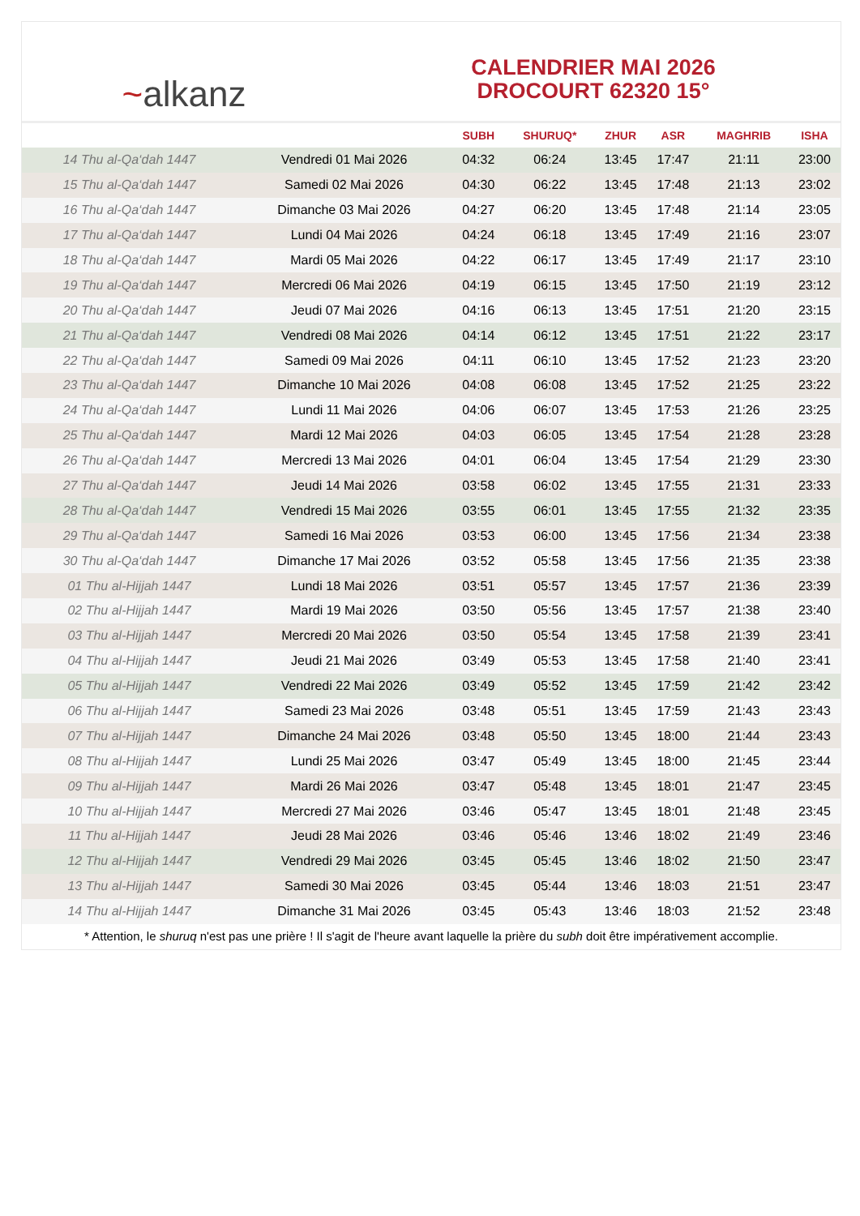~ alkanz
CALENDRIER MAI 2026
DROCOURT 62320 15°
| | | SUBH | SHURUQ* | ZHUR | ASR | MAGHRIB | ISHA |
| --- | --- | --- | --- | --- | --- | --- | --- |
| 14 Thu al-Qa‘dah 1447 | Vendredi 01 Mai 2026 | 04:32 | 06:24 | 13:45 | 17:47 | 21:11 | 23:00 |
| 15 Thu al-Qa‘dah 1447 | Samedi 02 Mai 2026 | 04:30 | 06:22 | 13:45 | 17:48 | 21:13 | 23:02 |
| 16 Thu al-Qa‘dah 1447 | Dimanche 03 Mai 2026 | 04:27 | 06:20 | 13:45 | 17:48 | 21:14 | 23:05 |
| 17 Thu al-Qa‘dah 1447 | Lundi 04 Mai 2026 | 04:24 | 06:18 | 13:45 | 17:49 | 21:16 | 23:07 |
| 18 Thu al-Qa‘dah 1447 | Mardi 05 Mai 2026 | 04:22 | 06:17 | 13:45 | 17:49 | 21:17 | 23:10 |
| 19 Thu al-Qa‘dah 1447 | Mercredi 06 Mai 2026 | 04:19 | 06:15 | 13:45 | 17:50 | 21:19 | 23:12 |
| 20 Thu al-Qa‘dah 1447 | Jeudi 07 Mai 2026 | 04:16 | 06:13 | 13:45 | 17:51 | 21:20 | 23:15 |
| 21 Thu al-Qa‘dah 1447 | Vendredi 08 Mai 2026 | 04:14 | 06:12 | 13:45 | 17:51 | 21:22 | 23:17 |
| 22 Thu al-Qa‘dah 1447 | Samedi 09 Mai 2026 | 04:11 | 06:10 | 13:45 | 17:52 | 21:23 | 23:20 |
| 23 Thu al-Qa‘dah 1447 | Dimanche 10 Mai 2026 | 04:08 | 06:08 | 13:45 | 17:52 | 21:25 | 23:22 |
| 24 Thu al-Qa‘dah 1447 | Lundi 11 Mai 2026 | 04:06 | 06:07 | 13:45 | 17:53 | 21:26 | 23:25 |
| 25 Thu al-Qa‘dah 1447 | Mardi 12 Mai 2026 | 04:03 | 06:05 | 13:45 | 17:54 | 21:28 | 23:28 |
| 26 Thu al-Qa‘dah 1447 | Mercredi 13 Mai 2026 | 04:01 | 06:04 | 13:45 | 17:54 | 21:29 | 23:30 |
| 27 Thu al-Qa‘dah 1447 | Jeudi 14 Mai 2026 | 03:58 | 06:02 | 13:45 | 17:55 | 21:31 | 23:33 |
| 28 Thu al-Qa‘dah 1447 | Vendredi 15 Mai 2026 | 03:55 | 06:01 | 13:45 | 17:55 | 21:32 | 23:35 |
| 29 Thu al-Qa‘dah 1447 | Samedi 16 Mai 2026 | 03:53 | 06:00 | 13:45 | 17:56 | 21:34 | 23:38 |
| 30 Thu al-Qa‘dah 1447 | Dimanche 17 Mai 2026 | 03:52 | 05:58 | 13:45 | 17:56 | 21:35 | 23:38 |
| 01 Thu al-Hijjah 1447 | Lundi 18 Mai 2026 | 03:51 | 05:57 | 13:45 | 17:57 | 21:36 | 23:39 |
| 02 Thu al-Hijjah 1447 | Mardi 19 Mai 2026 | 03:50 | 05:56 | 13:45 | 17:57 | 21:38 | 23:40 |
| 03 Thu al-Hijjah 1447 | Mercredi 20 Mai 2026 | 03:50 | 05:54 | 13:45 | 17:58 | 21:39 | 23:41 |
| 04 Thu al-Hijjah 1447 | Jeudi 21 Mai 2026 | 03:49 | 05:53 | 13:45 | 17:58 | 21:40 | 23:41 |
| 05 Thu al-Hijjah 1447 | Vendredi 22 Mai 2026 | 03:49 | 05:52 | 13:45 | 17:59 | 21:42 | 23:42 |
| 06 Thu al-Hijjah 1447 | Samedi 23 Mai 2026 | 03:48 | 05:51 | 13:45 | 17:59 | 21:43 | 23:43 |
| 07 Thu al-Hijjah 1447 | Dimanche 24 Mai 2026 | 03:48 | 05:50 | 13:45 | 18:00 | 21:44 | 23:43 |
| 08 Thu al-Hijjah 1447 | Lundi 25 Mai 2026 | 03:47 | 05:49 | 13:45 | 18:00 | 21:45 | 23:44 |
| 09 Thu al-Hijjah 1447 | Mardi 26 Mai 2026 | 03:47 | 05:48 | 13:45 | 18:01 | 21:47 | 23:45 |
| 10 Thu al-Hijjah 1447 | Mercredi 27 Mai 2026 | 03:46 | 05:47 | 13:45 | 18:01 | 21:48 | 23:45 |
| 11 Thu al-Hijjah 1447 | Jeudi 28 Mai 2026 | 03:46 | 05:46 | 13:46 | 18:02 | 21:49 | 23:46 |
| 12 Thu al-Hijjah 1447 | Vendredi 29 Mai 2026 | 03:45 | 05:45 | 13:46 | 18:02 | 21:50 | 23:47 |
| 13 Thu al-Hijjah 1447 | Samedi 30 Mai 2026 | 03:45 | 05:44 | 13:46 | 18:03 | 21:51 | 23:47 |
| 14 Thu al-Hijjah 1447 | Dimanche 31 Mai 2026 | 03:45 | 05:43 | 13:46 | 18:03 | 21:52 | 23:48 |
* Attention, le shuruq n'est pas une prière ! Il s'agit de l'heure avant laquelle la prière du subh doit être impérativement accomplie.